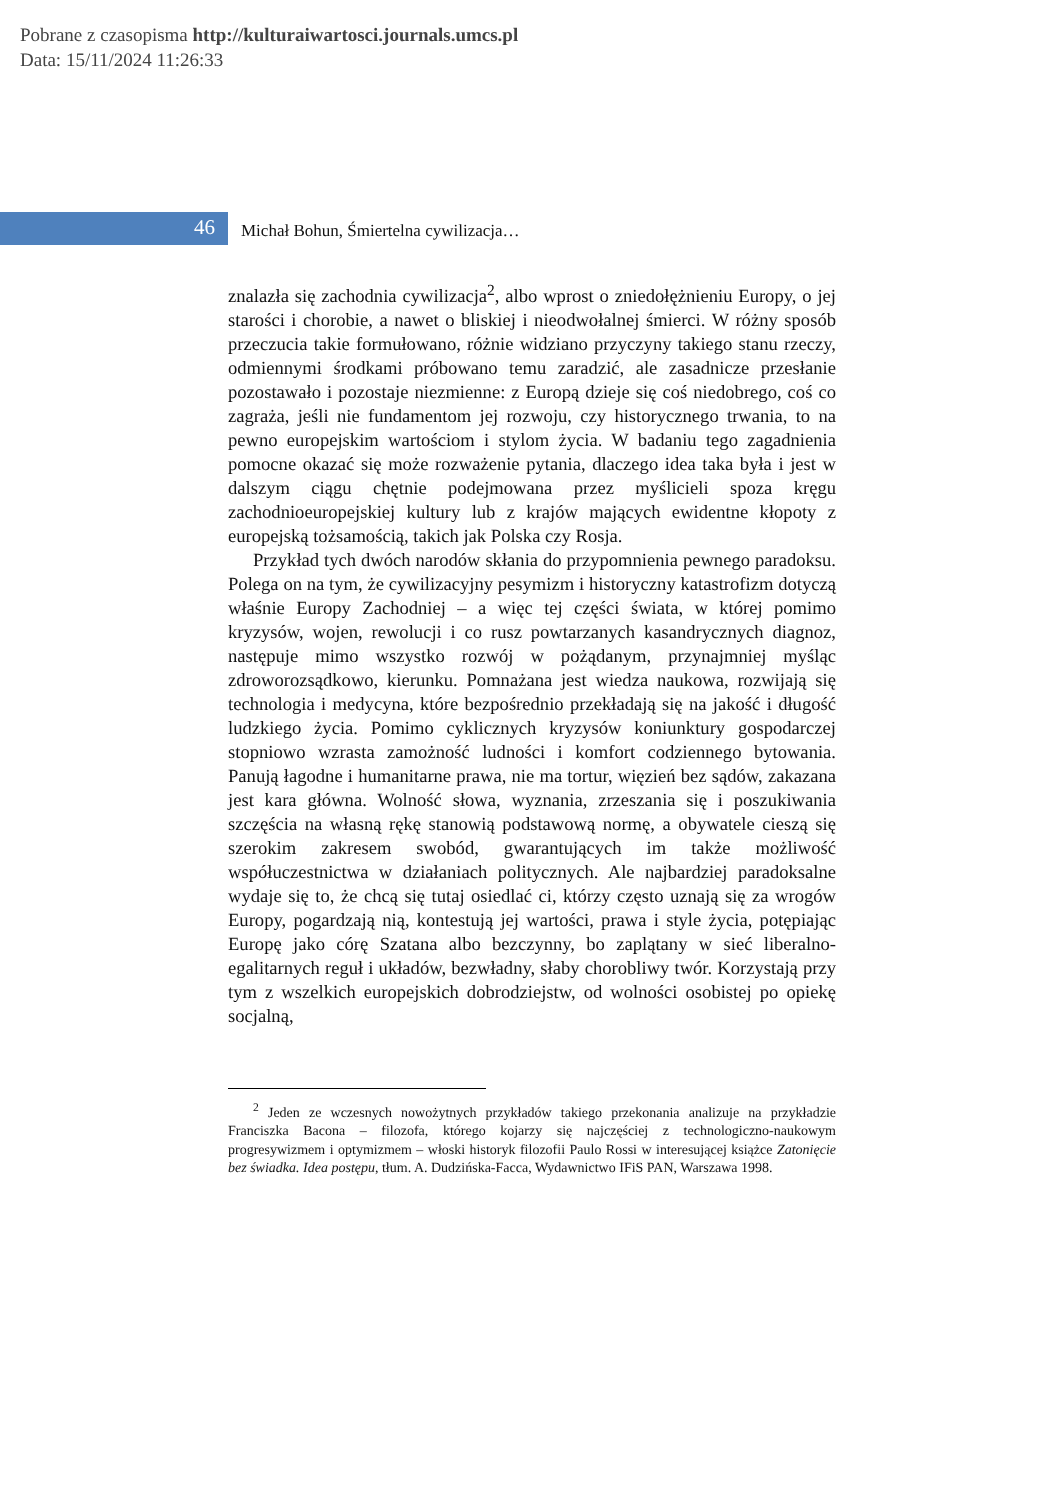Pobrane z czasopisma http://kulturaiwartosci.journals.umcs.pl
Data: 15/11/2024 11:26:33
46 Michał Bohun, Śmiertelna cywilizacja…
znalazła się zachodnia cywilizacja<sup>2</sup>, albo wprost o zniedołężnieniu Europy, o jej starości i chorobie, a nawet o bliskiej i nieodwołalnej śmierci. W różny sposób przeczucia takie formułowano, różnie widziano przyczyny takiego stanu rzeczy, odmiennymi środkami próbowano temu zaradzić, ale zasadnicze przesłanie pozostawało i pozostaje niezmienne: z Europą dzieje się coś niedobrego, coś co zagraża, jeśli nie fundamentom jej rozwoju, czy historycznego trwania, to na pewno europejskim wartościom i stylom życia. W badaniu tego zagadnienia pomocne okazać się może rozważenie pytania, dlaczego idea taka była i jest w dalszym ciągu chętnie podejmowana przez myślicieli spoza kręgu zachodnioeuropejskiej kultury lub z krajów mających ewidentne kłopoty z europejską tożsamością, takich jak Polska czy Rosja.
Przykład tych dwóch narodów skłania do przypomnienia pewnego paradoksu. Polega on na tym, że cywilizacyjny pesymizm i historyczny katastrofizm dotyczą właśnie Europy Zachodniej – a więc tej części świata, w której pomimo kryzysów, wojen, rewolucji i co rusz powtarzanych kasandrycznych diagnoz, następuje mimo wszystko rozwój w pożądanym, przynajmniej myśląc zdroworozsądkowo, kierunku. Pomnażana jest wiedza naukowa, rozwijają się technologia i medycyna, które bezpośrednio przekładają się na jakość i długość ludzkiego życia. Pomimo cyklicznych kryzysów koniunktury gospodarczej stopniowo wzrasta zamożność ludności i komfort codziennego bytowania. Panują łagodne i humanitarne prawa, nie ma tortur, więzień bez sądów, zakazana jest kara główna. Wolność słowa, wyznania, zrzeszania się i poszukiwania szczęścia na własną rękę stanowią podstawową normę, a obywatele cieszą się szerokim zakresem swobód, gwarantujących im także możliwość współuczestnictwa w działaniach politycznych. Ale najbardziej paradoksalne wydaje się to, że chcą się tutaj osiedlać ci, którzy często uznają się za wrogów Europy, pogardzają nią, kontestują jej wartości, prawa i style życia, potępiając Europę jako córę Szatana albo bezczynny, bo zaplątany w sieć liberalno-egalitarnych reguł i układów, bezwładny, słaby chorobliwy twór. Korzystają przy tym z wszelkich europejskich dobrodziejstw, od wolności osobistej po opiekę socjalną,
<sup>2</sup> Jeden ze wczesnych nowożytnych przykładów takiego przekonania analizuje na przykładzie Franciszka Bacona – filozofa, którego kojarzy się najczęściej z technologiczno-naukowym progresywizmem i optymizmem – włoski historyk filozofii Paulo Rossi w interesującej książce Zatonięcie bez świadka. Idea postępu, tłum. A. Dudzińska-Facca, Wydawnictwo IFiS PAN, Warszawa 1998.